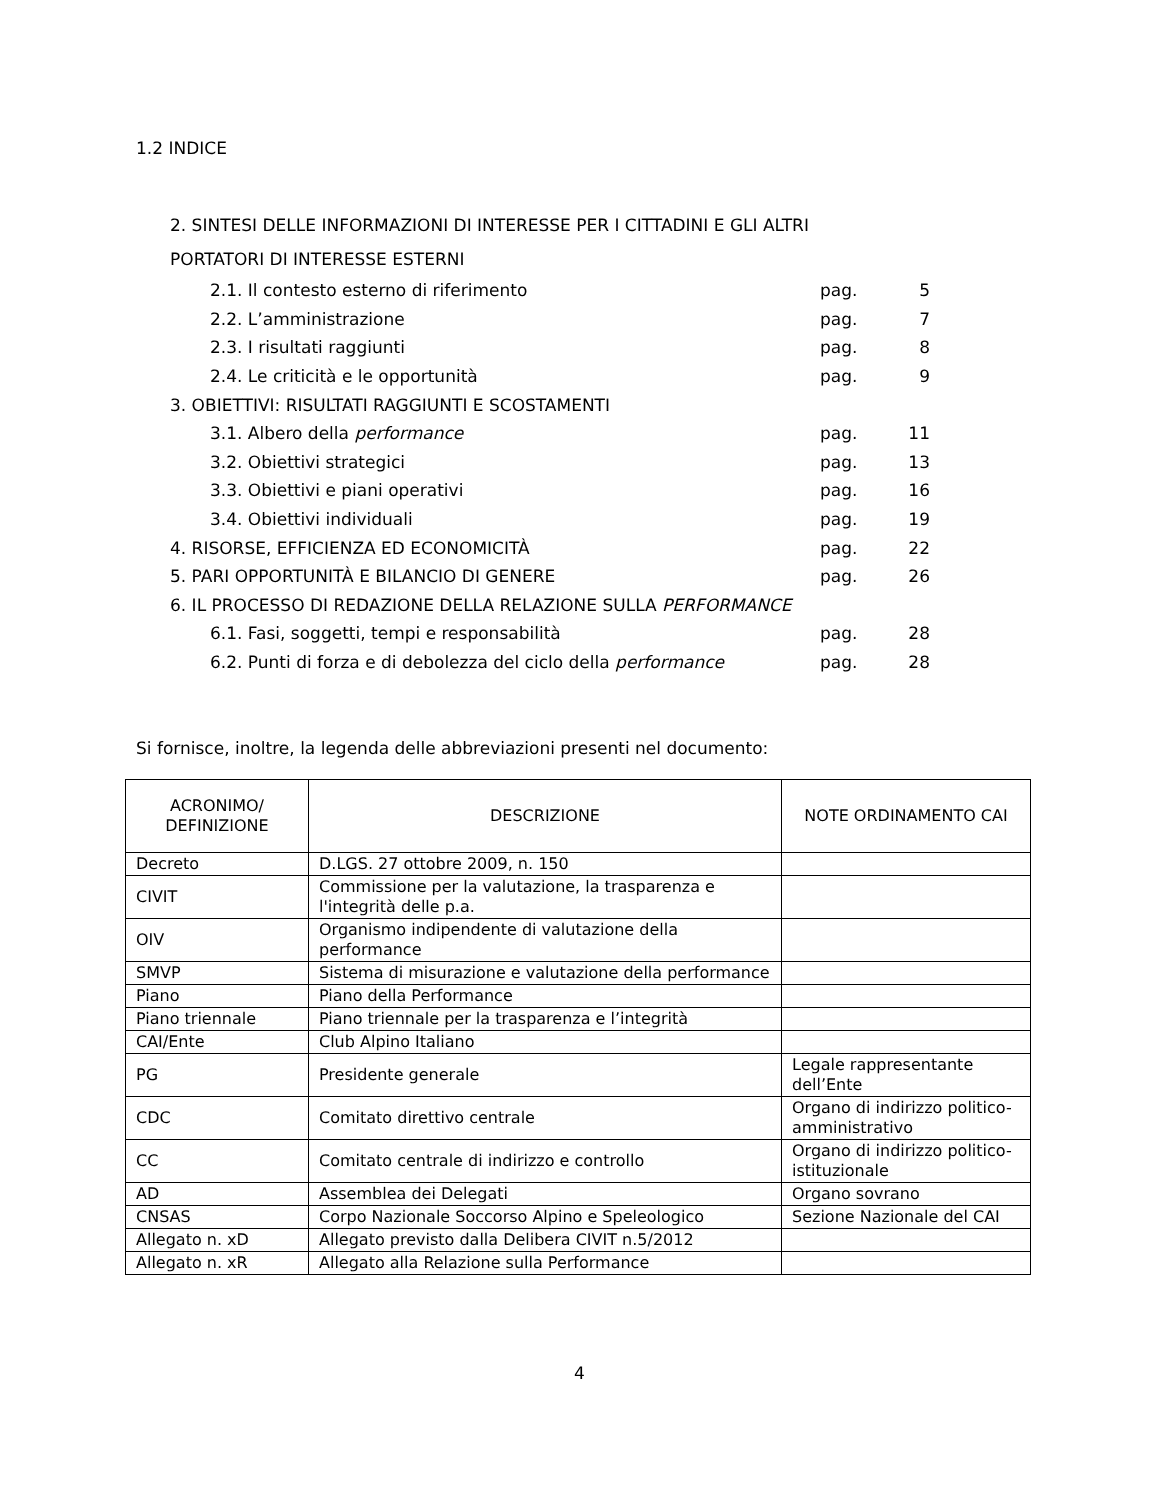1.2 INDICE
2. SINTESI DELLE INFORMAZIONI DI INTERESSE PER I CITTADINI E GLI ALTRI
PORTATORI DI INTERESSE ESTERNI
| 2.1. Il contesto esterno di riferimento | pag. | 5 |
| 2.2. L’amministrazione | pag. | 7 |
| 2.3. I risultati raggiunti | pag. | 8 |
| 2.4. Le criticità e le opportunità | pag. | 9 |
| 3. OBIETTIVI: RISULTATI RAGGIUNTI E SCOSTAMENTI | | |
| 3.1. Albero della performance | pag. | 11 |
| 3.2. Obiettivi strategici | pag. | 13 |
| 3.3. Obiettivi e piani operativi | pag. | 16 |
| 3.4. Obiettivi individuali | pag. | 19 |
| 4. RISORSE, EFFICIENZA ED ECONOMICITÀ | pag. | 22 |
| 5. PARI OPPORTUNITÀ E BILANCIO DI GENERE | pag. | 26 |
| 6. IL PROCESSO DI REDAZIONE DELLA RELAZIONE SULLA PERFORMANCE | | |
| 6.1. Fasi, soggetti, tempi e responsabilità | pag. | 28 |
| 6.2. Punti di forza e di debolezza del ciclo della performance | pag. | 28 |
Si fornisce, inoltre, la legenda delle abbreviazioni presenti nel documento:
| ACRONIMO/ DEFINIZIONE | DESCRIZIONE | NOTE ORDINAMENTO CAI |
| --- | --- | --- |
| Decreto | D.LGS. 27 ottobre 2009, n. 150 | |
| CIVIT | Commissione per la valutazione, la trasparenza e l'integrità delle p.a. | |
| OIV | Organismo indipendente di valutazione della performance | |
| SMVP | Sistema di misurazione e valutazione della performance | |
| Piano | Piano della Performance | |
| Piano triennale | Piano triennale per la trasparenza e l’integrità | |
| CAI/Ente | Club Alpino Italiano | |
| PG | Presidente generale | Legale rappresentante dell’Ente |
| CDC | Comitato direttivo centrale | Organo di indirizzo politico-amministrativo |
| CC | Comitato centrale di indirizzo e controllo | Organo di indirizzo politico-istituzionale |
| AD | Assemblea dei Delegati | Organo sovrano |
| CNSAS | Corpo Nazionale Soccorso Alpino e Speleologico | Sezione Nazionale del CAI |
| Allegato n. xD | Allegato previsto dalla Delibera CIVIT n.5/2012 | |
| Allegato n. xR | Allegato alla Relazione sulla Performance | |
4